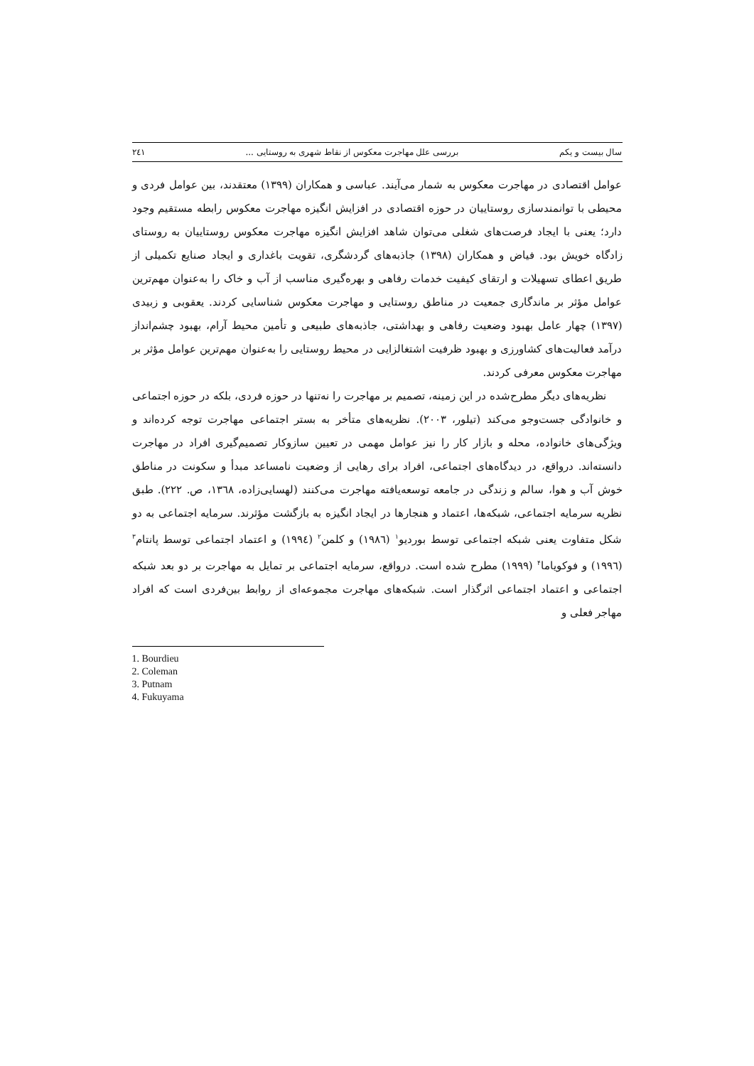سال بیست و یکم بررسی علل مهاجرت معکوس از نقاط شهری به روستایی ... ۲٤۱
عوامل اقتصادی در مهاجرت معکوس به شمار می‌آیند. عباسی و همکاران (۱۳۹۹) معتقدند، بین عوامل فردی و محیطی با توانمندسازی روستاییان در حوزه اقتصادی در افزایش انگیزه مهاجرت معکوس رابطه مستقیم وجود دارد؛ یعنی با ایجاد فرصت‌های شغلی می‌توان شاهد افزایش انگیزه مهاجرت معکوس روستاییان به روستای زادگاه خویش بود. فیاض و همکاران (۱۳۹۸) جاذبه‌های گردشگری، تقویت باغداری و ایجاد صنایع تکمیلی از طریق اعطای تسهیلات و ارتقای کیفیت خدمات رفاهی و بهره‌گیری مناسب از آب و خاک را به‌عنوان مهم‌ترین عوامل مؤثر بر ماندگاری جمعیت در مناطق روستایی و مهاجرت معکوس شناسایی کردند. یعقوبی و زبیدی (۱۳۹۷) چهار عامل بهبود وضعیت رفاهی و بهداشتی، جاذبه‌های طبیعی و تأمین محیط آرام، بهبود چشم‌انداز درآمد فعالیت‌های کشاورزی و بهبود ظرفیت اشتغالزایی در محیط روستایی را به‌عنوان مهم‌ترین عوامل مؤثر بر مهاجرت معکوس معرفی کردند.
نظریه‌های دیگر مطرح‌شده در این زمینه، تصمیم بر مهاجرت را نه‌تنها در حوزه فردی، بلکه در حوزه اجتماعی و خانوادگی جست‌وجو می‌کند (تیلور، ۲۰۰۳). نظریه‌های متأخر به بستر اجتماعی مهاجرت توجه کرده‌اند و ویژگی‌های خانواده، محله و بازار کار را نیز عوامل مهمی در تعیین سازوکار تصمیم‌گیری افراد در مهاجرت دانسته‌اند. درواقع، در دیدگاه‌های اجتماعی، افراد برای رهایی از وضعیت نامساعد مبدأ و سکونت در مناطق خوش آب و هوا، سالم و زندگی در جامعه توسعه‌یافته مهاجرت می‌کنند (لهسایی‌زاده، ۱۳٦۸، ص. ۲۲۲). طبق نظریه سرمایه اجتماعی، شبکه‌ها، اعتماد و هنجارها در ایجاد انگیزه به بازگشت مؤثرند. سرمایه اجتماعی به دو شکل متفاوت یعنی شبکه اجتماعی توسط بوردیو<sup>۱</sup> (۱۹۸٦) و کلمن<sup>۲</sup> (۱۹۹٤) و اعتماد اجتماعی توسط پانتام<sup>۳</sup> (۱۹۹٦) و فوکویاما<sup>۴</sup> (۱۹۹۹) مطرح شده است. درواقع، سرمایه اجتماعی بر تمایل به مهاجرت بر دو بعد شبکه اجتماعی و اعتماد اجتماعی اثرگذار است. شبکه‌های مهاجرت مجموعه‌ای از روابط بین‌فردی است که افراد مهاجر فعلی و
1. Bourdieu
2. Coleman
3. Putnam
4. Fukuyama